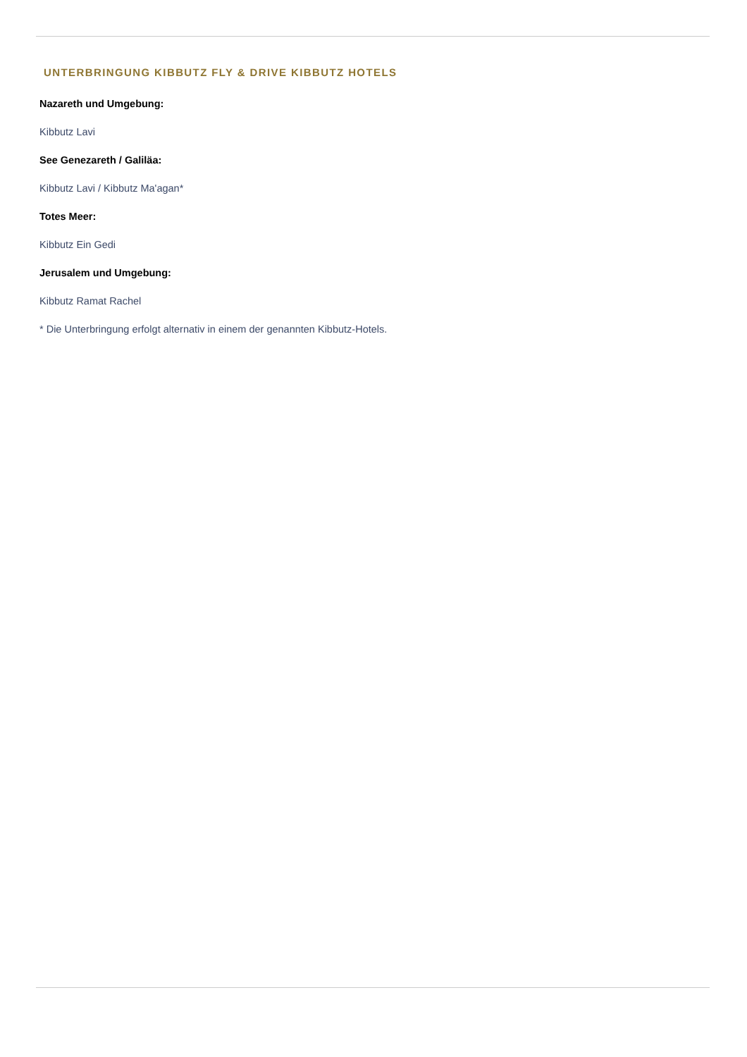UNTERBRINGUNG KIBBUTZ FLY & DRIVE KIBBUTZ HOTELS
Nazareth und Umgebung:
Kibbutz Lavi
See Genezareth / Galiläa:
Kibbutz Lavi / Kibbutz Ma'agan*
Totes Meer:
Kibbutz Ein Gedi
Jerusalem und Umgebung:
Kibbutz Ramat Rachel
* Die Unterbringung erfolgt alternativ in einem der genannten Kibbutz-Hotels.